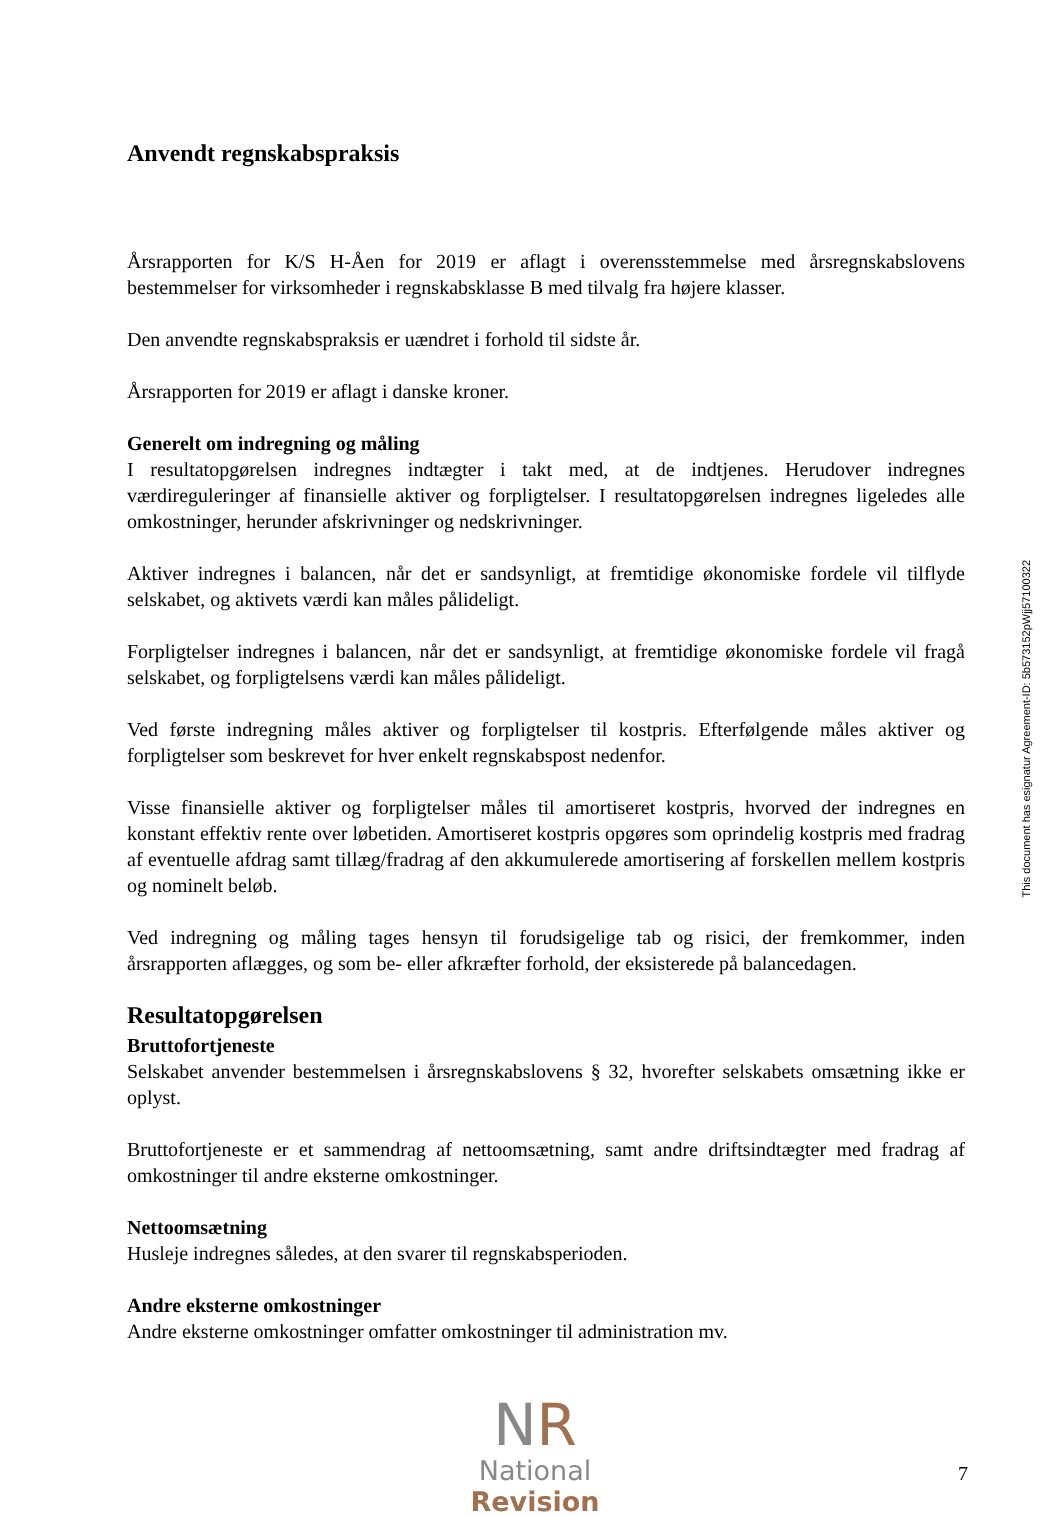Anvendt regnskabspraksis
Årsrapporten for K/S H-Åen for 2019 er aflagt i overensstemmelse med årsregnskabslovens bestemmelser for virksomheder i regnskabsklasse B med tilvalg fra højere klasser.
Den anvendte regnskabspraksis er uændret i forhold til sidste år.
Årsrapporten for 2019 er aflagt i danske kroner.
Generelt om indregning og måling
I resultatopgørelsen indregnes indtægter i takt med, at de indtjenes. Herudover indregnes værdireguleringer af finansielle aktiver og forpligtelser. I resultatopgørelsen indregnes ligeledes alle omkostninger, herunder afskrivninger og nedskrivninger.
Aktiver indregnes i balancen, når det er sandsynligt, at fremtidige økonomiske fordele vil tilflyde selskabet, og aktivets værdi kan måles pålideligt.
Forpligtelser indregnes i balancen, når det er sandsynligt, at fremtidige økonomiske fordele vil fragå selskabet, og forpligtelsens værdi kan måles pålideligt.
Ved første indregning måles aktiver og forpligtelser til kostpris. Efterfølgende måles aktiver og forpligtelser som beskrevet for hver enkelt regnskabspost nedenfor.
Visse finansielle aktiver og forpligtelser måles til amortiseret kostpris, hvorved der indregnes en konstant effektiv rente over løbetiden. Amortiseret kostpris opgøres som oprindelig kostpris med fradrag af eventuelle afdrag samt tillæg/fradrag af den akkumulerede amortisering af forskellen mellem kostpris og nominelt beløb.
Ved indregning og måling tages hensyn til forudsigelige tab og risici, der fremkommer, inden årsrapporten aflægges, og som be- eller afkræfter forhold, der eksisterede på balancedagen.
Resultatopgørelsen
Bruttofortjeneste
Selskabet anvender bestemmelsen i årsregnskabslovens § 32, hvorefter selskabets omsætning ikke er oplyst.
Bruttofortjeneste er et sammendrag af nettoomsætning, samt andre driftsindtægter med fradrag af omkostninger til andre eksterne omkostninger.
Nettoomsætning
Husleje indregnes således, at den svarer til regnskabsperioden.
Andre eksterne omkostninger
Andre eksterne omkostninger omfatter omkostninger til administration mv.
This document has esignatur Agreement-ID: 5b573152pWjj57100322
NR
National Revision
7